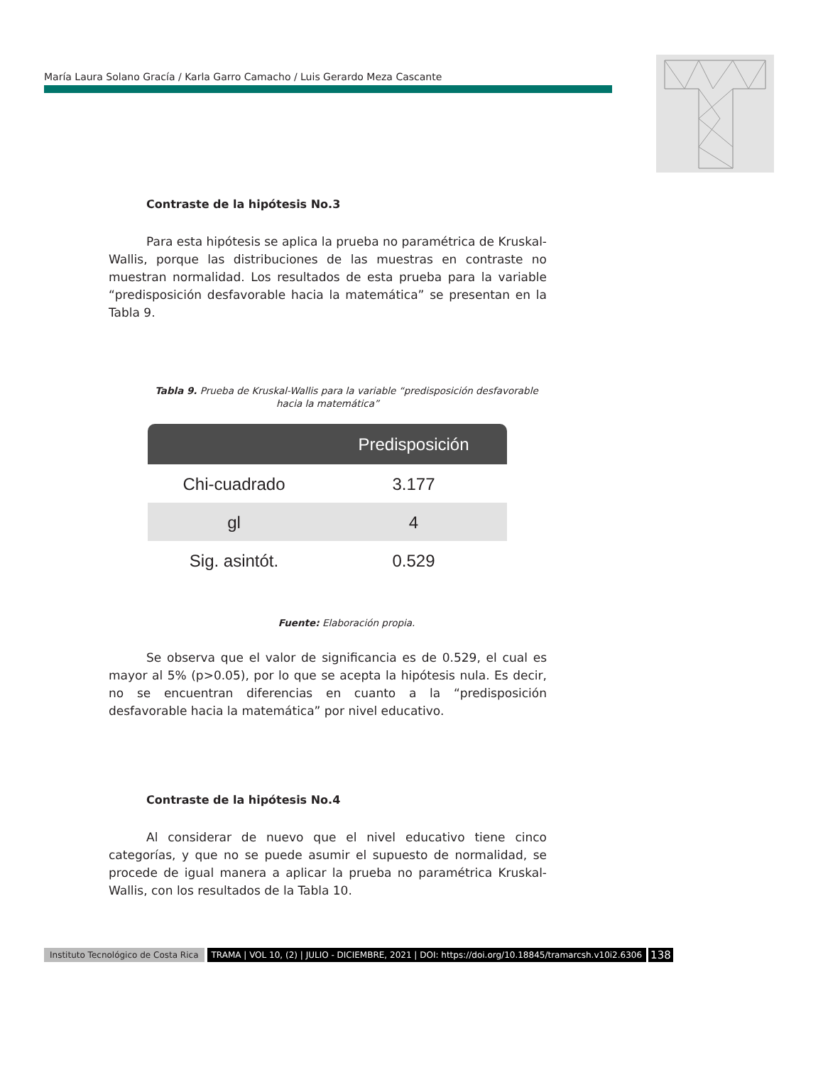María Laura Solano Gracía / Karla Garro Camacho / Luis Gerardo Meza Cascante
Contraste de la hipótesis No.3
Para esta hipótesis se aplica la prueba no paramétrica de Kruskal-Wallis, porque las distribuciones de las muestras en contraste no muestran normalidad. Los resultados de esta prueba para la variable “predisposición desfavorable hacia la matemática” se presentan en la Tabla 9.
Tabla 9. Prueba de Kruskal-Wallis para la variable “predisposición desfavorable hacia la matemática”
| | Predisposición |
| --- | --- |
| Chi-cuadrado | 3.177 |
| gl | 4 |
| Sig. asintót. | 0.529 |
Fuente: Elaboración propia.
Se observa que el valor de significancia es de 0.529, el cual es mayor al 5% (p>0.05), por lo que se acepta la hipótesis nula. Es decir, no se encuentran diferencias en cuanto a la “predisposición desfavorable hacia la matemática” por nivel educativo.
Contraste de la hipótesis No.4
Al considerar de nuevo que el nivel educativo tiene cinco categorías, y que no se puede asumir el supuesto de normalidad, se procede de igual manera a aplicar la prueba no paramétrica Kruskal-Wallis, con los resultados de la Tabla 10.
Instituto Tecnológico de Costa Rica TRAMA | VOL 10, (2) | JULIO - DICIEMBRE, 2021 | DOI: https://doi.org/10.18845/tramarcsh.v10i2.6306 138